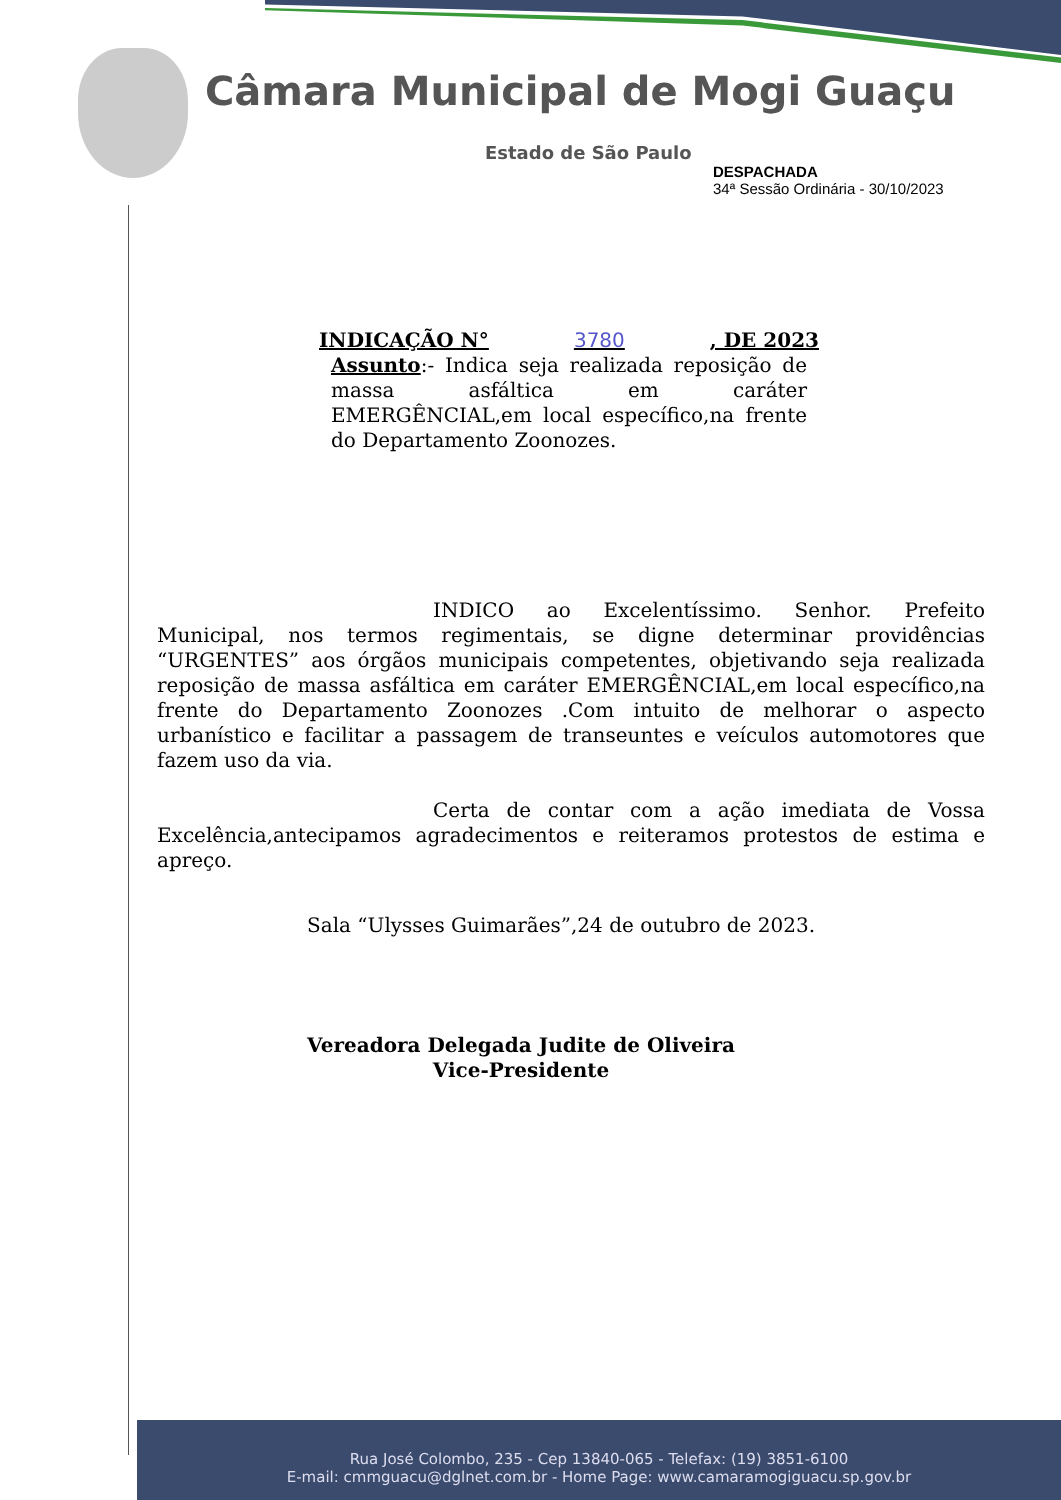Câmara Municipal de Mogi Guaçu
Estado de São Paulo
DESPACHADA
34ª Sessão Ordinária - 30/10/2023
INDICAÇÃO N° 3780, DE 2023
Assunto:- Indica seja realizada reposição de massa asfáltica em caráter EMERGÊNCIAL,em local específico,na frente do Departamento Zoonozes.
INDICO ao Excelentíssimo. Senhor. Prefeito Municipal, nos termos regimentais, se digne determinar providências “URGENTES” aos órgãos municipais competentes, objetivando seja realizada reposição de massa asfáltica em caráter EMERGÊNCIAL,em local específico,na frente do Departamento Zoonozes .Com intuito de melhorar o aspecto urbanístico e facilitar a passagem de transeuntes e veículos automotores que fazem uso da via.
Certa de contar com a ação imediata de Vossa Excelência,antecipamos agradecimentos e reiteramos protestos de estima e apreço.
Sala “Ulysses Guimarães”,24 de outubro de 2023.
Vereadora Delegada Judite de Oliveira
Vice-Presidente
Rua José Colombo, 235 - Cep 13840-065 - Telefax: (19) 3851-6100
E-mail: cmmguacu@dglnet.com.br - Home Page: www.camaramogiguacu.sp.gov.br